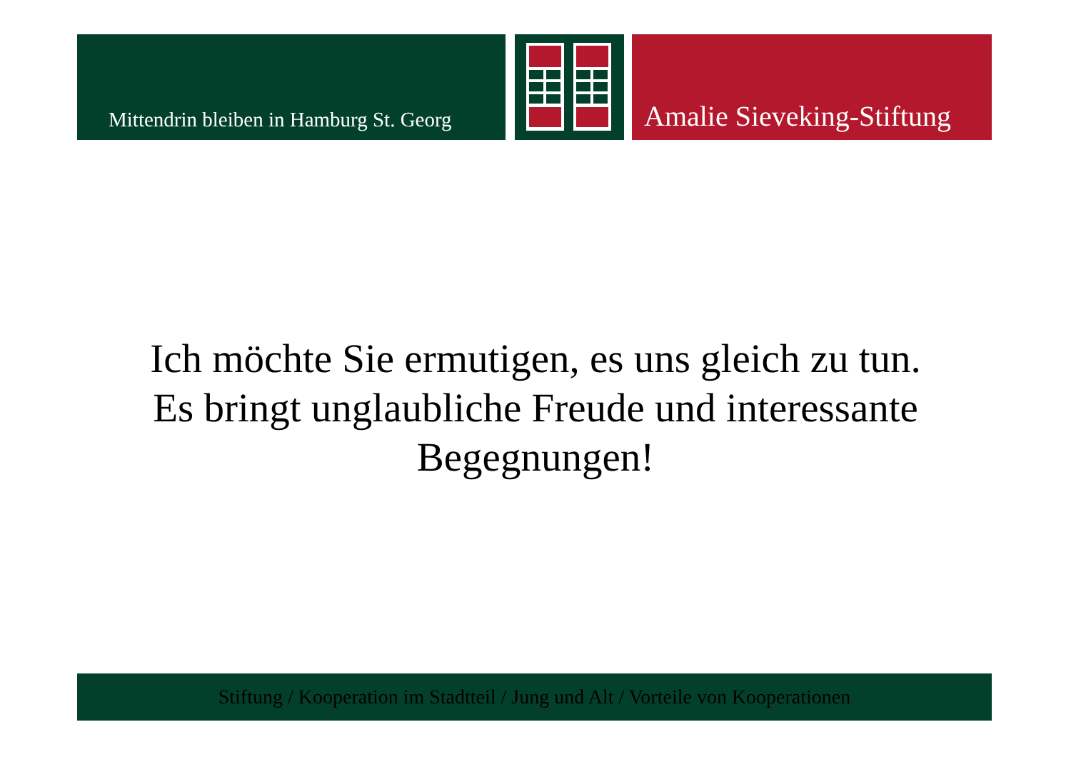Mittendrin bleiben in Hamburg St. Georg Amalie Sieveking-Stiftung
Ich möchte Sie ermutigen, es uns gleich zu tun. Es bringt unglaubliche Freude und interessante Begegnungen!
Stiftung / Kooperation im Stadtteil / Jung und Alt / Vorteile von Kooperationen